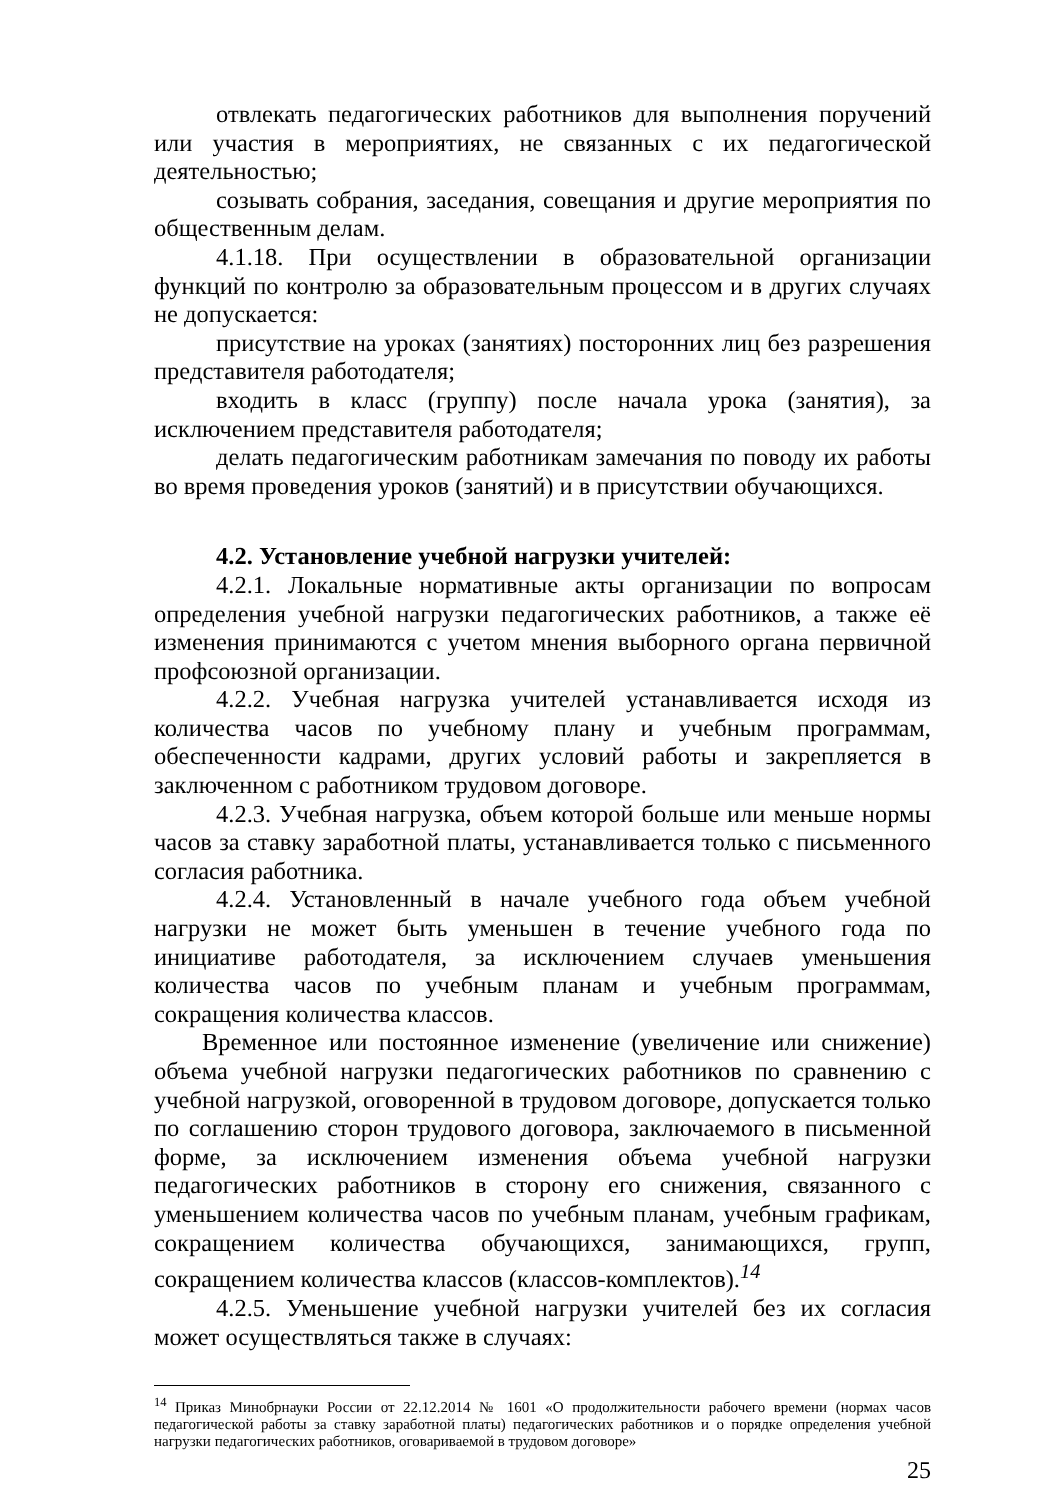отвлекать педагогических работников для выполнения поручений или участия в мероприятиях, не связанных с их педагогической деятельностью;
созывать собрания, заседания, совещания и другие мероприятия по общественным делам.
4.1.18. При осуществлении в образовательной организации функций по контролю за образовательным процессом и в других случаях не допускается:
присутствие на уроках (занятиях) посторонних лиц без разрешения представителя работодателя;
входить в класс (группу) после начала урока (занятия), за исключением представителя работодателя;
делать педагогическим работникам замечания по поводу их работы во время проведения уроков (занятий) и в присутствии обучающихся.
4.2. Установление учебной нагрузки учителей:
4.2.1. Локальные нормативные акты организации по вопросам определения учебной нагрузки педагогических работников, а также её изменения принимаются с учетом мнения выборного органа первичной профсоюзной организации.
4.2.2. Учебная нагрузка учителей устанавливается исходя из количества часов по учебному плану и учебным программам, обеспеченности кадрами, других условий работы и закрепляется в заключенном с работником трудовом договоре.
4.2.3. Учебная нагрузка, объем которой больше или меньше нормы часов за ставку заработной платы, устанавливается только с письменного согласия работника.
4.2.4. Установленный в начале учебного года объем учебной нагрузки не может быть уменьшен в течение учебного года по инициативе работодателя, за исключением случаев уменьшения количества часов по учебным планам и учебным программам, сокращения количества классов.
Временное или постоянное изменение (увеличение или снижение) объема учебной нагрузки педагогических работников по сравнению с учебной нагрузкой, оговоренной в трудовом договоре, допускается только по соглашению сторон трудового договора, заключаемого в письменной форме, за исключением изменения объема учебной нагрузки педагогических работников в сторону его снижения, связанного с уменьшением количества часов по учебным планам, учебным графикам, сокращением количества обучающихся, занимающихся, групп, сокращением количества классов (классов-комплектов).<sup>14</sup>
4.2.5. Уменьшение учебной нагрузки учителей без их согласия может осуществляться также в случаях:
<sup>14</sup> Приказ Минобрнауки России от 22.12.2014 № 1601 «О продолжительности рабочего времени (нормах часов педагогической работы за ставку заработной платы) педагогических работников и о порядке определения учебной нагрузки педагогических работников, оговариваемой в трудовом договоре»
25